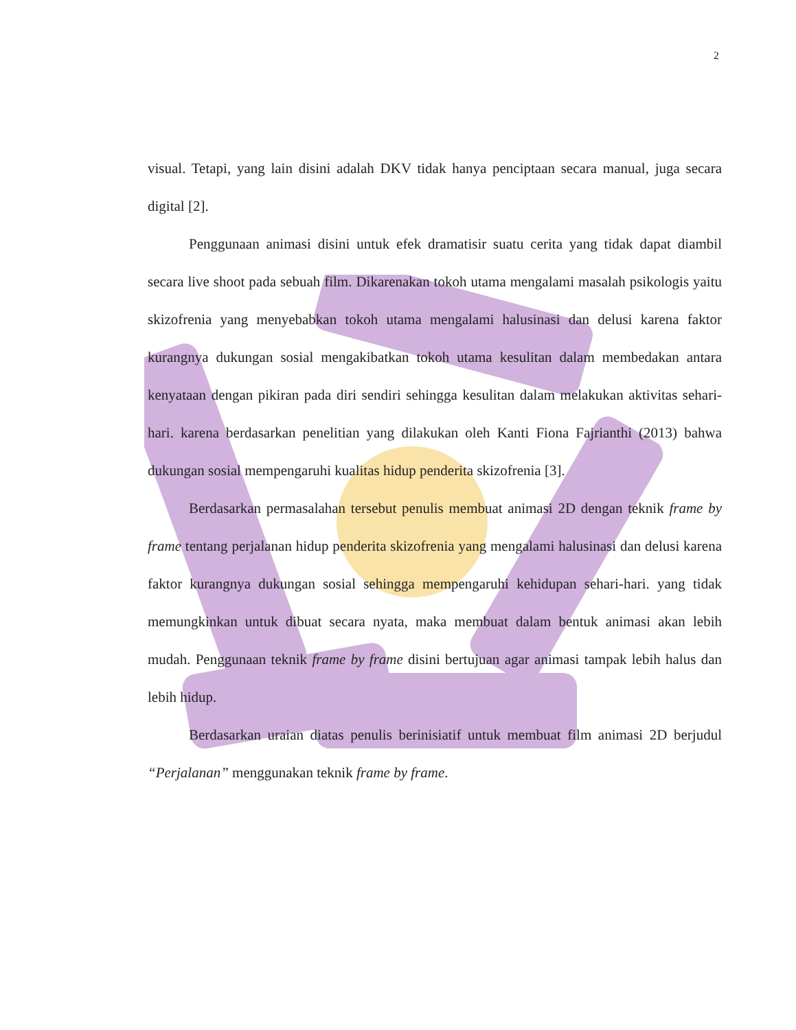2
visual. Tetapi, yang lain disini adalah DKV tidak hanya penciptaan secara manual, juga secara digital [2].
Penggunaan animasi disini untuk efek dramatisir suatu cerita yang tidak dapat diambil secara live shoot pada sebuah film. Dikarenakan tokoh utama mengalami masalah psikologis yaitu skizofrenia yang menyebabkan tokoh utama mengalami halusinasi dan delusi karena faktor kurangnya dukungan sosial mengakibatkan tokoh utama kesulitan dalam membedakan antara kenyataan dengan pikiran pada diri sendiri sehingga kesulitan dalam melakukan aktivitas sehari-hari. karena berdasarkan penelitian yang dilakukan oleh Kanti Fiona Fajrianthi (2013) bahwa dukungan sosial mempengaruhi kualitas hidup penderita skizofrenia [3].
Berdasarkan permasalahan tersebut penulis membuat animasi 2D dengan teknik frame by frame tentang perjalanan hidup penderita skizofrenia yang mengalami halusinasi dan delusi karena faktor kurangnya dukungan sosial sehingga mempengaruhi kehidupan sehari-hari. yang tidak memungkinkan untuk dibuat secara nyata, maka membuat dalam bentuk animasi akan lebih mudah. Penggunaan teknik frame by frame disini bertujuan agar animasi tampak lebih halus dan lebih hidup.
Berdasarkan uraian diatas penulis berinisiatif untuk membuat film animasi 2D berjudul “Perjalanan” menggunakan teknik frame by frame.